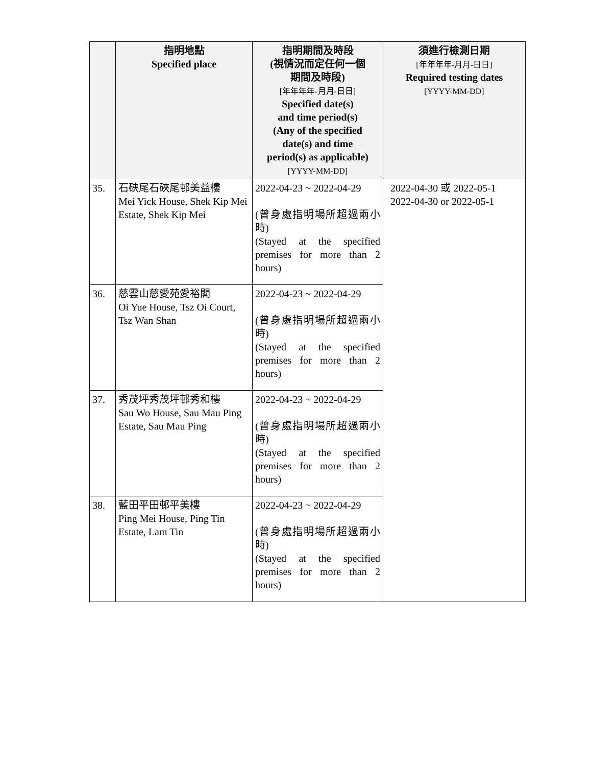| | 指明地點 Specified place | 指明期間及時段 (視情況而定任何一個 期間及時段) [年年年年-月月-日日] Specified date(s) and time period(s) (Any of the specified date(s) and time period(s) as applicable) [YYYY-MM-DD] | 須進行檢測日期 [年年年年-月月-日日] Required testing dates [YYYY-MM-DD] |
| --- | --- | --- | --- |
| 35. | 石硤尾石硤尾邨美益樓 Mei Yick House, Shek Kip Mei Estate, Shek Kip Mei | 2022-04-23 ~ 2022-04-29 (曾身處指明場所超過兩小時) (Stayed at the specified premises for more than 2 hours) | 2022-04-30 或 2022-05-1 2022-04-30 or 2022-05-1 |
| 36. | 慈雲山慈愛苑愛裕閣 Oi Yue House, Tsz Oi Court, Tsz Wan Shan | 2022-04-23 ~ 2022-04-29 (曾身處指明場所超過兩小時) (Stayed at the specified premises for more than 2 hours) | |
| 37. | 秀茂坪秀茂坪邨秀和樓 Sau Wo House, Sau Mau Ping Estate, Sau Mau Ping | 2022-04-23 ~ 2022-04-29 (曾身處指明場所超過兩小時) (Stayed at the specified premises for more than 2 hours) | |
| 38. | 藍田平田邨平美樓 Ping Mei House, Ping Tin Estate, Lam Tin | 2022-04-23 ~ 2022-04-29 (曾身處指明場所超過兩小時) (Stayed at the specified premises for more than 2 hours) | |